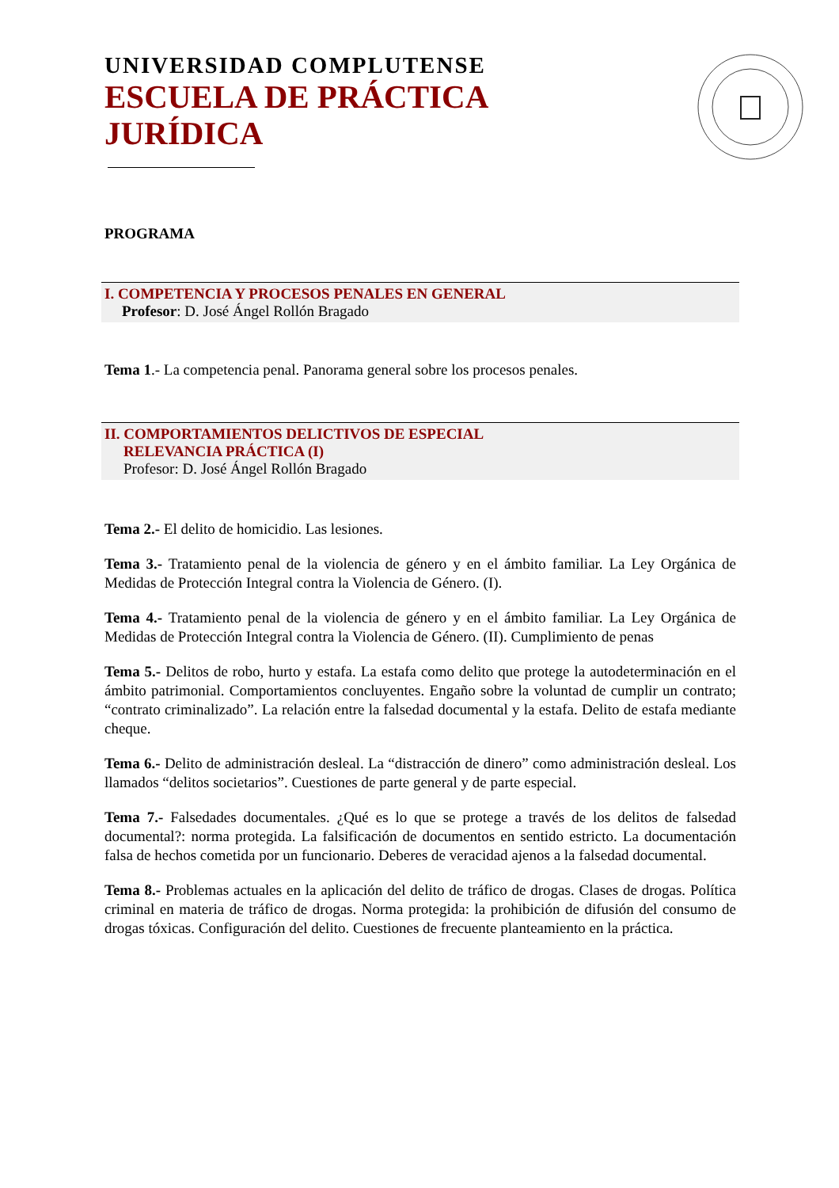UNIVERSIDAD COMPLUTENSE
ESCUELA DE PRÁCTICA
JURÍDICA
PROGRAMA
I. COMPETENCIA Y PROCESOS PENALES EN GENERAL
Profesor: D. José Ángel Rollón Bragado
Tema 1.- La competencia penal. Panorama general sobre los procesos penales.
II. COMPORTAMIENTOS DELICTIVOS DE ESPECIAL
RELEVANCIA PRÁCTICA (I)
Profesor: D. José Ángel Rollón Bragado
Tema 2.- El delito de homicidio. Las lesiones.
Tema 3.- Tratamiento penal de la violencia de género y en el ámbito familiar. La Ley Orgánica de Medidas de Protección Integral contra la Violencia de Género. (I).
Tema 4.- Tratamiento penal de la violencia de género y en el ámbito familiar. La Ley Orgánica de Medidas de Protección Integral contra la Violencia de Género. (II). Cumplimiento de penas
Tema 5.- Delitos de robo, hurto y estafa. La estafa como delito que protege la autodeterminación en el ámbito patrimonial. Comportamientos concluyentes. Engaño sobre la voluntad de cumplir un contrato; “contrato criminalizado”. La relación entre la falsedad documental y la estafa. Delito de estafa mediante cheque.
Tema 6.- Delito de administración desleal. La “distracción de dinero” como administración desleal. Los llamados “delitos societarios”. Cuestiones de parte general y de parte especial.
Tema 7.- Falsedades documentales. ¿Qué es lo que se protege a través de los delitos de falsedad documental?: norma protegida. La falsificación de documentos en sentido estricto. La documentación falsa de hechos cometida por un funcionario. Deberes de veracidad ajenos a la falsedad documental.
Tema 8.- Problemas actuales en la aplicación del delito de tráfico de drogas. Clases de drogas. Política criminal en materia de tráfico de drogas. Norma protegida: la prohibición de difusión del consumo de drogas tóxicas. Configuración del delito. Cuestiones de frecuente planteamiento en la práctica.